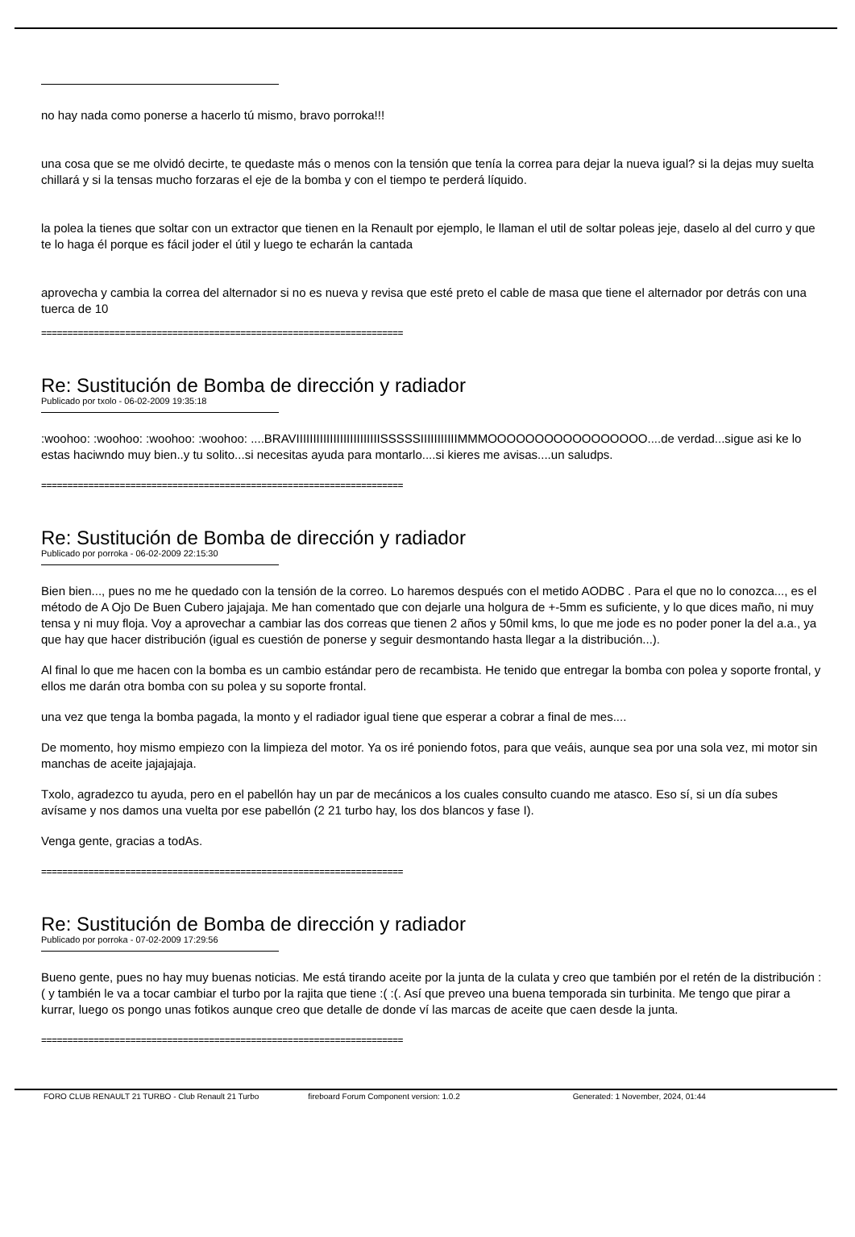no hay nada como ponerse a hacerlo tú mismo, bravo porroka!!!
una cosa que se me olvidó decirte, te quedaste más o menos con la tensión que tenía la correa para dejar la nueva igual? si la dejas muy suelta chillará y si la tensas mucho forzaras el eje de la bomba y con el tiempo te perderá líquido.
la polea la tienes que soltar con un extractor que tienen en la Renault por ejemplo, le llaman el util de soltar poleas jeje, daselo al del curro y que te lo haga él porque es fácil joder el útil y luego te echarán la cantada
aprovecha y cambia la correa del alternador si no es nueva y revisa que esté preto el cable de masa que tiene el alternador por detrás con una tuerca de 10
=====================================================================
Re: Sustitución de Bomba de dirección y radiador
Publicado por txolo - 06-02-2009 19:35:18
:woohoo: :woohoo: :woohoo: :woohoo: ....BRAVIIIIIIIIIIIIIIIIIIIIIIIIISSSSSIIIIIIIIIIIMMMOOOOOOOOOOOOOOOOO....de verdad...sigue asi ke lo estas haciwndo muy bien..y tu solito...si necesitas ayuda para montarlo....si kieres me avisas....un saludps.
=====================================================================
Re: Sustitución de Bomba de dirección y radiador
Publicado por porroka - 06-02-2009 22:15:30
Bien bien..., pues no me he quedado con la tensión de la correo. Lo haremos después con el metido AODBC . Para el que no lo conozca..., es el método de A Ojo De Buen Cubero jajajaja. Me han comentado que con dejarle una holgura de +-5mm es suficiente, y lo que dices maño, ni muy tensa y ni muy floja. Voy a aprovechar a cambiar las dos correas que tienen 2 años y 50mil kms, lo que me jode es no poder poner la del a.a., ya que hay que hacer distribución (igual es cuestión de ponerse y seguir desmontando hasta llegar a la distribución...).
Al final lo que me hacen con la bomba es un cambio estándar pero de recambista. He tenido que entregar la bomba con polea y soporte frontal, y ellos me darán otra bomba con su polea y su soporte frontal.
una vez que tenga la bomba pagada, la monto y el radiador igual tiene que esperar a cobrar a final de mes....
De momento, hoy mismo empiezo con la limpieza del motor. Ya os iré poniendo fotos, para que veáis, aunque sea por una sola vez, mi motor sin manchas de aceite jajajajaja.
Txolo, agradezco tu ayuda, pero en el pabellón hay un par de mecánicos a los cuales consulto cuando me atasco. Eso sí, si un día subes avísame y nos damos una vuelta por ese pabellón (2 21 turbo hay, los dos blancos y fase I).
Venga gente, gracias a todAs.
=====================================================================
Re: Sustitución de Bomba de dirección y radiador
Publicado por porroka - 07-02-2009 17:29:56
Bueno gente, pues no hay muy buenas noticias. Me está tirando aceite por la junta de la culata y creo que también por el retén de la distribución :( y también le va a tocar cambiar el turbo por la rajita que tiene :( :(. Así que preveo una buena temporada sin turbinita. Me tengo que pirar a kurrar, luego os pongo unas fotikos aunque creo que detalle de donde ví las marcas de aceite que caen desde la junta.
=====================================================================
FORO CLUB RENAULT 21 TURBO - Club Renault 21 Turbo fireboard Forum Component version: 1.0.2 Generated: 1 November, 2024, 01:44